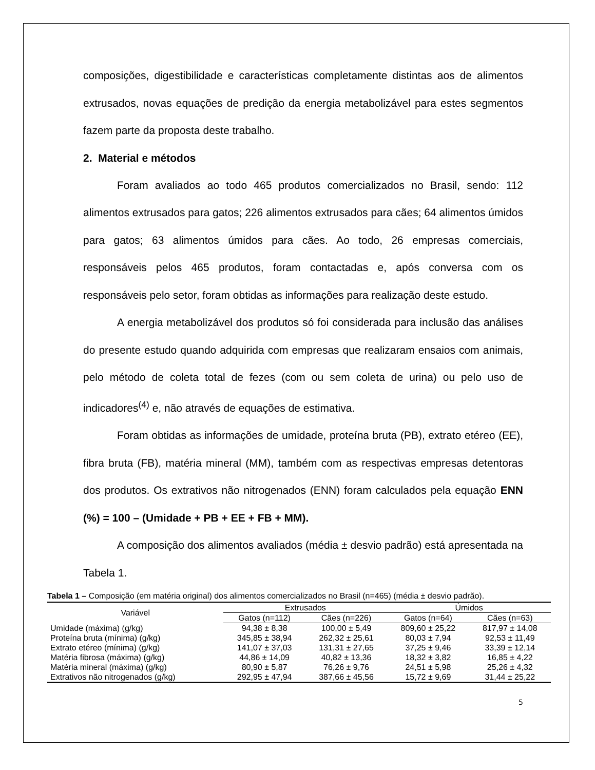composições, digestibilidade e características completamente distintas aos de alimentos extrusados, novas equações de predição da energia metabolizável para estes segmentos fazem parte da proposta deste trabalho.
2. Material e métodos
Foram avaliados ao todo 465 produtos comercializados no Brasil, sendo: 112 alimentos extrusados para gatos; 226 alimentos extrusados para cães; 64 alimentos úmidos para gatos; 63 alimentos úmidos para cães. Ao todo, 26 empresas comerciais, responsáveis pelos 465 produtos, foram contactadas e, após conversa com os responsáveis pelo setor, foram obtidas as informações para realização deste estudo.
A energia metabolizável dos produtos só foi considerada para inclusão das análises do presente estudo quando adquirida com empresas que realizaram ensaios com animais, pelo método de coleta total de fezes (com ou sem coleta de urina) ou pelo uso de indicadores<sup>(4)</sup> e, não através de equações de estimativa.
Foram obtidas as informações de umidade, proteína bruta (PB), extrato etéreo (EE), fibra bruta (FB), matéria mineral (MM), também com as respectivas empresas detentoras dos produtos. Os extrativos não nitrogenados (ENN) foram calculados pela equação ENN (%) = 100 – (Umidade + PB + EE + FB + MM).
A composição dos alimentos avaliados (média ± desvio padrão) está apresentada na Tabela 1.
Tabela 1 – Composição (em matéria original) dos alimentos comercializados no Brasil (n=465) (média ± desvio padrão).
| Variável | Extrusados | | Úmidos | |
| --- | --- | --- | --- | --- |
| | Gatos (n=112) | Cães (n=226) | Gatos (n=64) | Cães (n=63) |
| Umidade (máxima) (g/kg) | 94,38 ± 8,38 | 100,00 ± 5,49 | 809,60 ± 25,22 | 817,97 ± 14,08 |
| Proteína bruta (mínima) (g/kg) | 345,85 ± 38,94 | 262,32 ± 25,61 | 80,03 ± 7,94 | 92,53 ± 11,49 |
| Extrato etéreo (mínima) (g/kg) | 141,07 ± 37,03 | 131,31 ± 27,65 | 37,25 ± 9,46 | 33,39 ± 12,14 |
| Matéria fibrosa (máxima) (g/kg) | 44,86 ± 14,09 | 40,82 ± 13,36 | 18,32 ± 3,82 | 16,85 ± 4,22 |
| Matéria mineral (máxima) (g/kg) | 80,90 ± 5,87 | 76,26 ± 9,76 | 24,51 ± 5,98 | 25,26 ± 4,32 |
| Extrativos não nitrogenados (g/kg) | 292,95 ± 47,94 | 387,66 ± 45,56 | 15,72 ± 9,69 | 31,44 ± 25,22 |
5